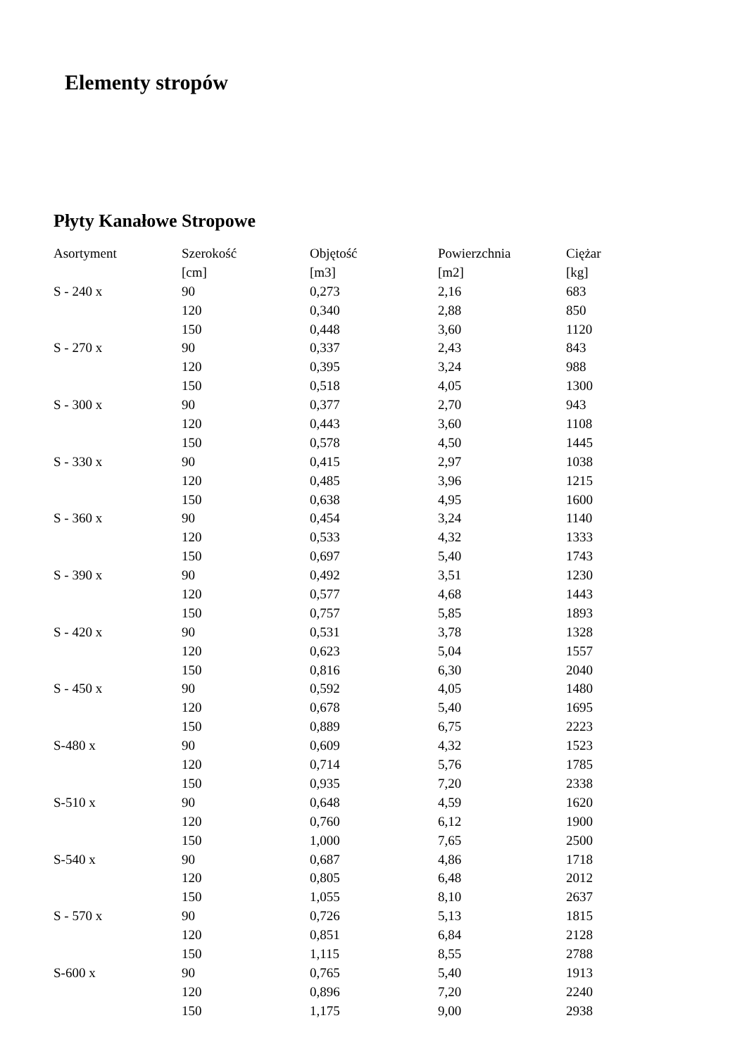Elementy stropów
Płyty Kanałowe Stropowe
| Asortyment | Szerokość | Objętość | Powierzchnia | Ciężar |
| --- | --- | --- | --- | --- |
| | [cm] | [m3] | [m2] | [kg] |
| S - 240 x | 90 | 0,273 | 2,16 | 683 |
| | 120 | 0,340 | 2,88 | 850 |
| | 150 | 0,448 | 3,60 | 1120 |
| S - 270 x | 90 | 0,337 | 2,43 | 843 |
| | 120 | 0,395 | 3,24 | 988 |
| | 150 | 0,518 | 4,05 | 1300 |
| S - 300 x | 90 | 0,377 | 2,70 | 943 |
| | 120 | 0,443 | 3,60 | 1108 |
| | 150 | 0,578 | 4,50 | 1445 |
| S - 330 x | 90 | 0,415 | 2,97 | 1038 |
| | 120 | 0,485 | 3,96 | 1215 |
| | 150 | 0,638 | 4,95 | 1600 |
| S - 360 x | 90 | 0,454 | 3,24 | 1140 |
| | 120 | 0,533 | 4,32 | 1333 |
| | 150 | 0,697 | 5,40 | 1743 |
| S - 390 x | 90 | 0,492 | 3,51 | 1230 |
| | 120 | 0,577 | 4,68 | 1443 |
| | 150 | 0,757 | 5,85 | 1893 |
| S - 420 x | 90 | 0,531 | 3,78 | 1328 |
| | 120 | 0,623 | 5,04 | 1557 |
| | 150 | 0,816 | 6,30 | 2040 |
| S - 450 x | 90 | 0,592 | 4,05 | 1480 |
| | 120 | 0,678 | 5,40 | 1695 |
| | 150 | 0,889 | 6,75 | 2223 |
| S-480 x | 90 | 0,609 | 4,32 | 1523 |
| | 120 | 0,714 | 5,76 | 1785 |
| | 150 | 0,935 | 7,20 | 2338 |
| S-510 x | 90 | 0,648 | 4,59 | 1620 |
| | 120 | 0,760 | 6,12 | 1900 |
| | 150 | 1,000 | 7,65 | 2500 |
| S-540 x | 90 | 0,687 | 4,86 | 1718 |
| | 120 | 0,805 | 6,48 | 2012 |
| | 150 | 1,055 | 8,10 | 2637 |
| S - 570 x | 90 | 0,726 | 5,13 | 1815 |
| | 120 | 0,851 | 6,84 | 2128 |
| | 150 | 1,115 | 8,55 | 2788 |
| S-600 x | 90 | 0,765 | 5,40 | 1913 |
| | 120 | 0,896 | 7,20 | 2240 |
| | 150 | 1,175 | 9,00 | 2938 |